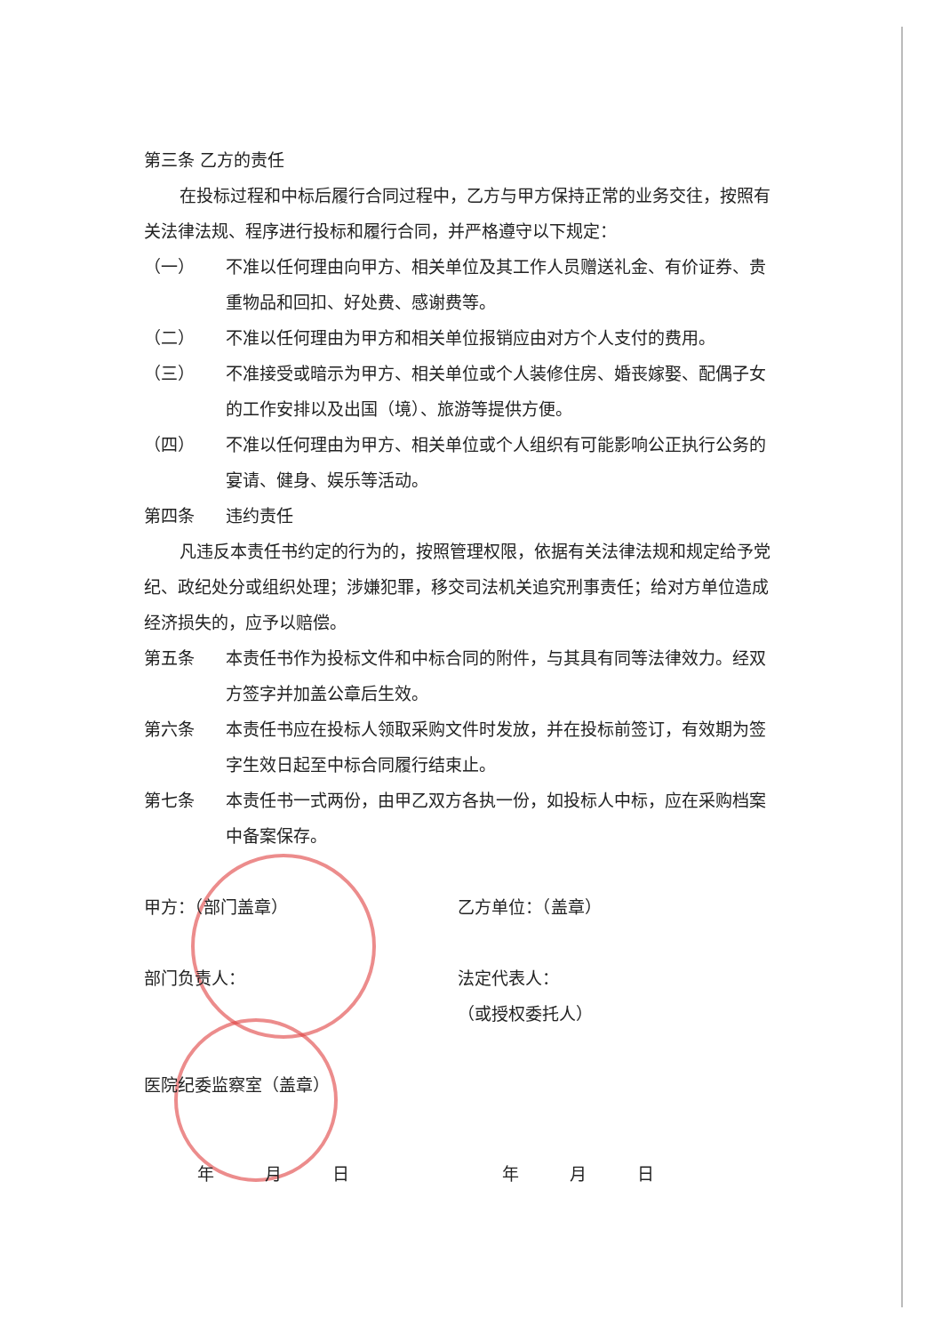第三条 乙方的责任
在投标过程和中标后履行合同过程中，乙方与甲方保持正常的业务交往，按照有关法律法规、程序进行投标和履行合同，并严格遵守以下规定：
（一） 不准以任何理由向甲方、相关单位及其工作人员赠送礼金、有价证券、贵重物品和回扣、好处费、感谢费等。
（二） 不准以任何理由为甲方和相关单位报销应由对方个人支付的费用。
（三） 不准接受或暗示为甲方、相关单位或个人装修住房、婚丧嫁娶、配偶子女的工作安排以及出国（境）、旅游等提供方便。
（四） 不准以任何理由为甲方、相关单位或个人组织有可能影响公正执行公务的宴请、健身、娱乐等活动。
第四条 违约责任
凡违反本责任书约定的行为的，按照管理权限，依据有关法律法规和规定给予党纪、政纪处分或组织处理；涉嫌犯罪，移交司法机关追究刑事责任；给对方单位造成经济损失的，应予以赔偿。
第五条 本责任书作为投标文件和中标合同的附件，与其具有同等法律效力。经双方签字并加盖公章后生效。
第六条 本责任书应在投标人领取采购文件时发放，并在投标前签订，有效期为签字生效日起至中标合同履行结束止。
第七条 本责任书一式两份，由甲乙双方各执一份，如投标人中标，应在采购档案中备案保存。
甲方：（部门盖章） 乙方单位：（盖章）
部门负责人： 法定代表人：
（或授权委托人）
医院纪委监察室（盖章）
年　　　月　　　日 年　　　月　　　日